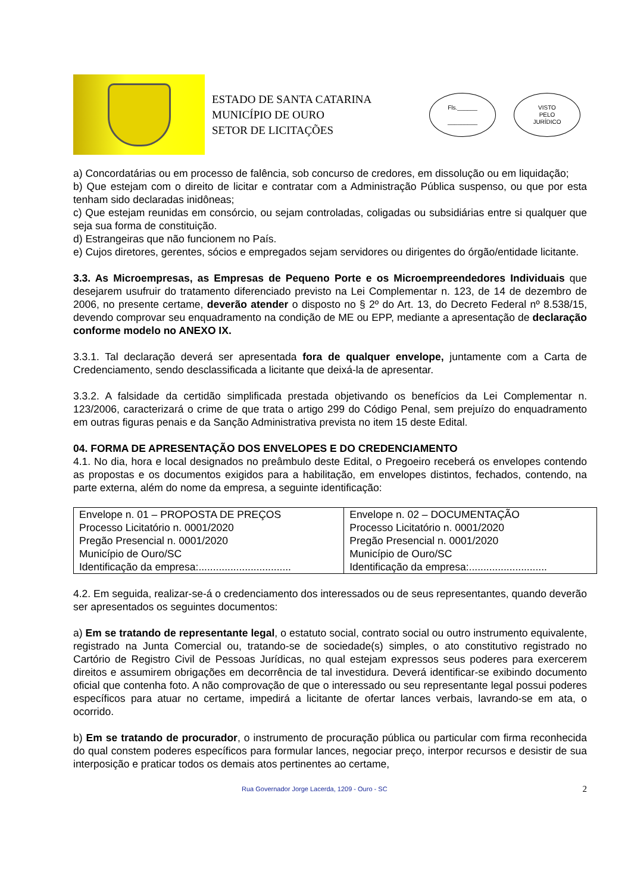ESTADO DE SANTA CATARINA
MUNICÍPIO DE OURO
SETOR DE LICITAÇÕES
Fls.______
_________
VISTO
PELO
JURÍDICO
a) Concordatárias ou em processo de falência, sob concurso de credores, em dissolução ou em liquidação;
b) Que estejam com o direito de licitar e contratar com a Administração Pública suspenso, ou que por esta tenham sido declaradas inidôneas;
c) Que estejam reunidas em consórcio, ou sejam controladas, coligadas ou subsidiárias entre si qualquer que seja sua forma de constituição.
d) Estrangeiras que não funcionem no País.
e) Cujos diretores, gerentes, sócios e empregados sejam servidores ou dirigentes do órgão/entidade licitante.
3.3. As Microempresas, as Empresas de Pequeno Porte e os Microempreendedores Individuais que desejarem usufruir do tratamento diferenciado previsto na Lei Complementar n. 123, de 14 de dezembro de 2006, no presente certame, deverão atender o disposto no § 2º do Art. 13, do Decreto Federal nº 8.538/15, devendo comprovar seu enquadramento na condição de ME ou EPP, mediante a apresentação de declaração conforme modelo no ANEXO IX.
3.3.1. Tal declaração deverá ser apresentada fora de qualquer envelope, juntamente com a Carta de Credenciamento, sendo desclassificada a licitante que deixá-la de apresentar.
3.3.2. A falsidade da certidão simplificada prestada objetivando os benefícios da Lei Complementar n. 123/2006, caracterizará o crime de que trata o artigo 299 do Código Penal, sem prejuízo do enquadramento em outras figuras penais e da Sanção Administrativa prevista no item 15 deste Edital.
04. FORMA DE APRESENTAÇÃO DOS ENVELOPES E DO CREDENCIAMENTO
4.1. No dia, hora e local designados no preâmbulo deste Edital, o Pregoeiro receberá os envelopes contendo as propostas e os documentos exigidos para a habilitação, em envelopes distintos, fechados, contendo, na parte externa, além do nome da empresa, a seguinte identificação:
| Envelope n. 01 – PROPOSTA DE PREÇOS Processo Licitatório n. 0001/2020 Pregão Presencial n. 0001/2020 Município de Ouro/SC Identificação da empresa:................................ | Envelope n. 02 – DOCUMENTAÇÃO Processo Licitatório n. 0001/2020 Pregão Presencial n. 0001/2020 Município de Ouro/SC Identificação da empresa:........................... |
4.2. Em seguida, realizar-se-á o credenciamento dos interessados ou de seus representantes, quando deverão ser apresentados os seguintes documentos:
a) Em se tratando de representante legal, o estatuto social, contrato social ou outro instrumento equivalente, registrado na Junta Comercial ou, tratando-se de sociedade(s) simples, o ato constitutivo registrado no Cartório de Registro Civil de Pessoas Jurídicas, no qual estejam expressos seus poderes para exercerem direitos e assumirem obrigações em decorrência de tal investidura. Deverá identificar-se exibindo documento oficial que contenha foto. A não comprovação de que o interessado ou seu representante legal possui poderes específicos para atuar no certame, impedirá a licitante de ofertar lances verbais, lavrando-se em ata, o ocorrido.
b) Em se tratando de procurador, o instrumento de procuração pública ou particular com firma reconhecida do qual constem poderes específicos para formular lances, negociar preço, interpor recursos e desistir de sua interposição e praticar todos os demais atos pertinentes ao certame,
Rua Governador Jorge Lacerda, 1209 - Ouro - SC 2